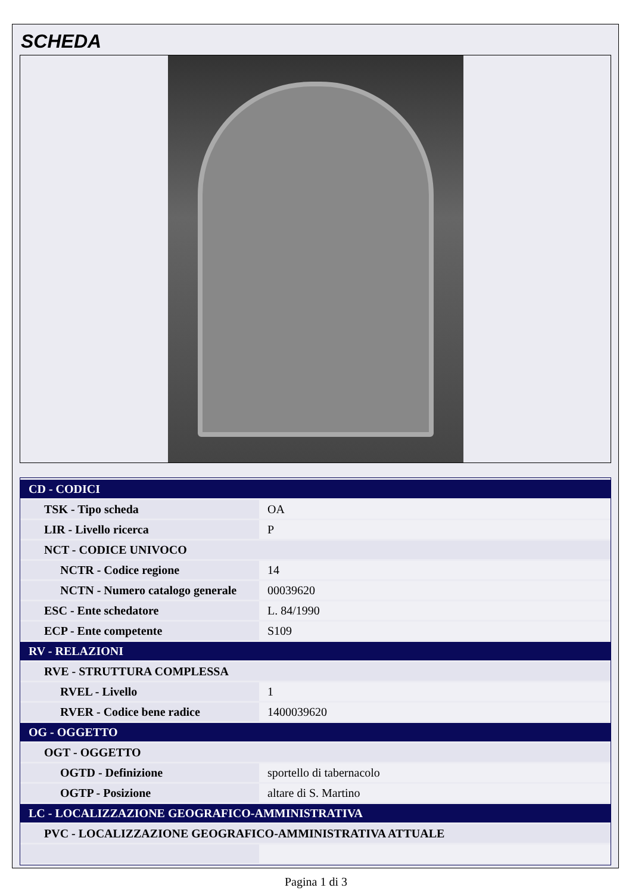SCHEDA
| CD - CODICI | |
| TSK - Tipo scheda | OA |
| LIR - Livello ricerca | P |
| NCT - CODICE UNIVOCO | |
| NCTR - Codice regione | 14 |
| NCTN - Numero catalogo generale | 00039620 |
| ESC - Ente schedatore | L. 84/1990 |
| ECP - Ente competente | S109 |
| RV - RELAZIONI | |
| RVE - STRUTTURA COMPLESSA | |
| RVEL - Livello | 1 |
| RVER - Codice bene radice | 1400039620 |
| OG - OGGETTO | |
| OGT - OGGETTO | |
| OGTD - Definizione | sportello di tabernacolo |
| OGTP - Posizione | altare di S. Martino |
| LC - LOCALIZZAZIONE GEOGRAFICO-AMMINISTRATIVA | |
| PVC - LOCALIZZAZIONE GEOGRAFICO-AMMINISTRATIVA ATTUALE | |
Pagina 1 di 3